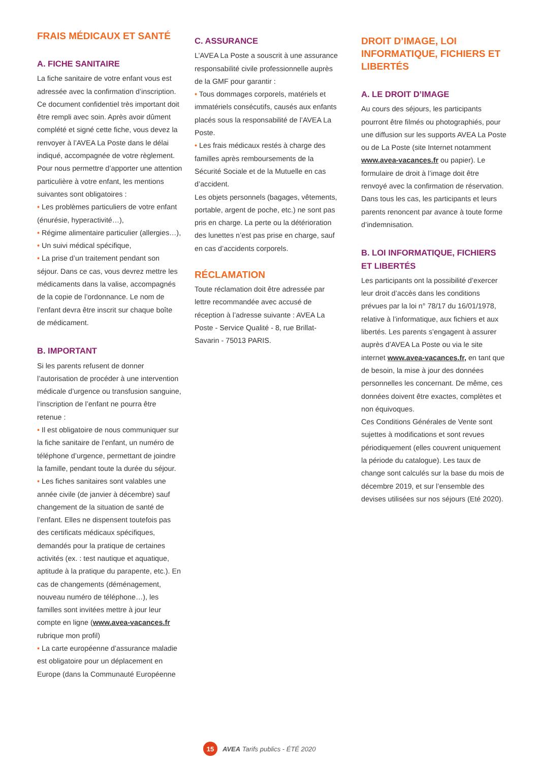FRAIS MÉDICAUX ET SANTÉ
A. FICHE SANITAIRE
La fiche sanitaire de votre enfant vous est adressée avec la confirmation d’inscription. Ce document confidentiel très important doit être rempli avec soin. Après avoir dûment complété et signé cette fiche, vous devez la renvoyer à l’AVEA La Poste dans le délai indiqué, accompagnée de votre règlement.
Pour nous permettre d’apporter une attention particulière à votre enfant, les mentions suivantes sont obligatoires :
• Les problèmes particuliers de votre enfant (énurésie, hyperactivité…),
• Régime alimentaire particulier (allergies…),
• Un suivi médical spécifique,
• La prise d’un traitement pendant son séjour. Dans ce cas, vous devrez mettre les médicaments dans la valise, accompagnés de la copie de l’ordonnance. Le nom de l’enfant devra être inscrit sur chaque boîte de médicament.
B. IMPORTANT
Si les parents refusent de donner l’autorisation de procéder à une intervention médicale d’urgence ou transfusion sanguine, l’inscription de l’enfant ne pourra être retenue :
• Il est obligatoire de nous communiquer sur la fiche sanitaire de l’enfant, un numéro de téléphone d’urgence, permettant de joindre la famille, pendant toute la durée du séjour.
• Les fiches sanitaires sont valables une année civile (de janvier à décembre) sauf changement de la situation de santé de l’enfant. Elles ne dispensent toutefois pas des certificats médicaux spécifiques, demandés pour la pratique de certaines activités (ex. : test nautique et aquatique, aptitude à la pratique du parapente, etc.). En cas de changements (déménagement, nouveau numéro de téléphone…), les familles sont invitées mettre à jour leur compte en ligne (www.avea-vacances.fr rubrique mon profil)
• La carte européenne d’assurance maladie est obligatoire pour un déplacement en Europe (dans la Communauté Européenne
C. ASSURANCE
L’AVEA La Poste a souscrit à une assurance responsabilité civile professionnelle auprès de la GMF pour garantir :
• Tous dommages corporels, matériels et immatériels consécutifs, causés aux enfants placés sous la responsabilité de l’AVEA La Poste.
• Les frais médicaux restés à charge des familles après remboursements de la Sécurité Sociale et de la Mutuelle en cas d’accident.
Les objets personnels (bagages, vêtements, portable, argent de poche, etc.) ne sont pas pris en charge. La perte ou la détérioration des lunettes n’est pas prise en charge, sauf en cas d’accidents corporels.
RÉCLAMATION
Toute réclamation doit être adressée par lettre recommandée avec accusé de réception à l’adresse suivante : AVEA La Poste - Service Qualité - 8, rue Brillat-Savarin - 75013 PARIS.
DROIT D’IMAGE, LOI INFORMATIQUE, FICHIERS ET LIBERTÉS
A. LE DROIT D’IMAGE
Au cours des séjours, les participants pourront être filmés ou photographiés, pour une diffusion sur les supports AVEA La Poste ou de La Poste (site Internet notamment www.avea-vacances.fr ou papier). Le formulaire de droit à l’image doit être renvoyé avec la confirmation de réservation.
Dans tous les cas, les participants et leurs parents renoncent par avance à toute forme d’indemnisation.
B. LOI INFORMATIQUE, FICHIERS ET LIBERTÉS
Les participants ont la possibilité d’exercer leur droit d’accès dans les conditions prévues par la loi n° 78/17 du 16/01/1978, relative à l’informatique, aux fichiers et aux libertés. Les parents s’engagent à assurer auprès d’AVEA La Poste ou via le site internet www.avea-vacances.fr, en tant que de besoin, la mise à jour des données personnelles les concernant. De même, ces données doivent être exactes, complètes et non équivoques.
Ces Conditions Générales de Vente sont sujettes à modifications et sont revues périodiquement (elles couvrent uniquement la période du catalogue). Les taux de change sont calculés sur la base du mois de décembre 2019, et sur l’ensemble des devises utilisées sur nos séjours (Eté 2020).
15 AVEA Tarifs publics - ÉTÉ 2020